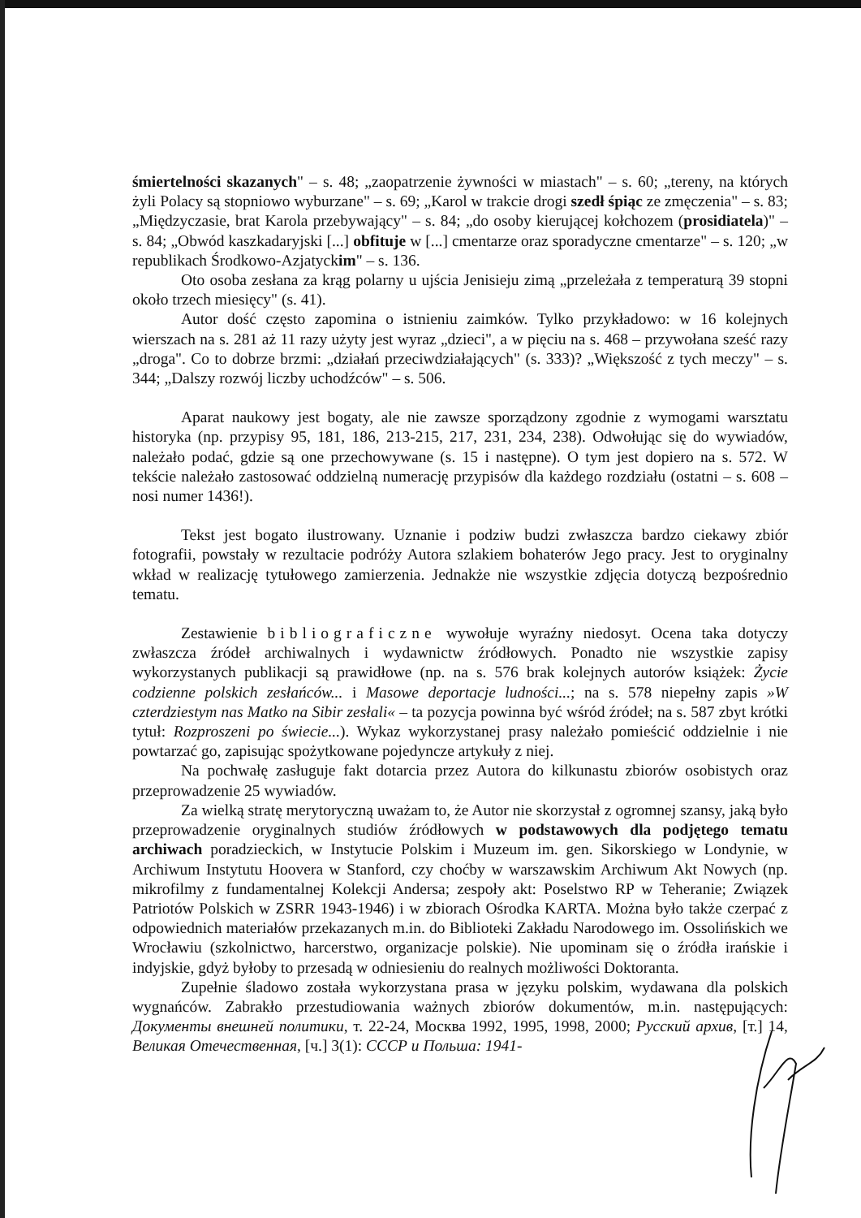śmiertelności skazanych" – s. 48; „zaopatrzenie żywności w miastach" – s. 60; „tereny, na których żyli Polacy są stopniowo wyburzane" – s. 69; „Karol w trakcie drogi szedł śpiąc ze zmęczenia" – s. 83; „Międzyczasie, brat Karola przebywający" – s. 84; „do osoby kierującej kołchozem (prosidiatela)" – s. 84; „Obwód kaszkadaryjski [...] obfituje w [...] cmentarze oraz sporadyczne cmentarze" – s. 120; „w republikach Środkowo-Azjatyckim" – s. 136.
Oto osoba zesłana za krąg polarny u ujścia Jenisieju zimą „przeleżała z temperaturą 39 stopni około trzech miesięcy" (s. 41).
Autor dość często zapomina o istnieniu zaimków. Tylko przykładowo: w 16 kolejnych wierszach na s. 281 aż 11 razy użyty jest wyraz „dzieci", a w pięciu na s. 468 – przywołana sześć razy „droga". Co to dobrze brzmi: „działań przeciwdziałających" (s. 333)? „Większość z tych meczy" – s. 344; „Dalszy rozwój liczby uchodźców" – s. 506.
Aparat naukowy jest bogaty, ale nie zawsze sporządzony zgodnie z wymogami warsztatu historyka (np. przypisy 95, 181, 186, 213-215, 217, 231, 234, 238). Odwołując się do wywiadów, należało podać, gdzie są one przechowywane (s. 15 i następne). O tym jest dopiero na s. 572. W tekście należało zastosować oddzielną numerację przypisów dla każdego rozdziału (ostatni – s. 608 – nosi numer 1436!).
Tekst jest bogato ilustrowany. Uznanie i podziw budzi zwłaszcza bardzo ciekawy zbiór fotografii, powstały w rezultacie podróży Autora szlakiem bohaterów Jego pracy. Jest to oryginalny wkład w realizację tytułowego zamierzenia. Jednakże nie wszystkie zdjęcia dotyczą bezpośrednio tematu.
Zestawienie bibliograficzne wywołuje wyraźny niedosyt. Ocena taka dotyczy zwłaszcza źródeł archiwalnych i wydawnictw źródłowych. Ponadto nie wszystkie zapisy wykorzystanych publikacji są prawidłowe (np. na s. 576 brak kolejnych autorów książek: Życie codzienne polskich zesłańców... i Masowe deportacje ludności...; na s. 578 niepełny zapis »W czterdziestym nas Matko na Sibir zesłali« – ta pozycja powinna być wśród źródeł; na s. 587 zbyt krótki tytuł: Rozproszeni po świecie...). Wykaz wykorzystanej prasy należało pomieścić oddzielnie i nie powtarzać go, zapisując spożytkowane pojedyncze artykuły z niej.
Na pochwałę zasługuje fakt dotarcia przez Autora do kilkunastu zbiorów osobistych oraz przeprowadzenie 25 wywiadów.
Za wielką stratę merytoryczną uważam to, że Autor nie skorzystał z ogromnej szansy, jaką było przeprowadzenie oryginalnych studiów źródłowych w podstawowych dla podjętego tematu archiwach poradzieckich, w Instytucie Polskim i Muzeum im. gen. Sikorskiego w Londynie, w Archiwum Instytutu Hoovera w Stanford, czy choćby w warszawskim Archiwum Akt Nowych (np. mikrofilmy z fundamentalnej Kolekcji Andersa; zespoły akt: Poselstwo RP w Teheranie; Związek Patriotów Polskich w ZSRR 1943-1946) i w zbiorach Ośrodka KARTA. Można było także czerpać z odpowiednich materiałów przekazanych m.in. do Biblioteki Zakładu Narodowego im. Ossolińskich we Wrocławiu (szkolnictwo, harcerstwo, organizacje polskie). Nie upominam się o źródła irańskie i indyjskie, gdyż byłoby to przesadą w odniesieniu do realnych możliwości Doktoranta.
Zupełnie śladowo została wykorzystana prasa w języku polskim, wydawana dla polskich wygnańców. Zabrakło przestudiowania ważnych zbiorów dokumentów, m.in. następujących: Документы внешней политики, т. 22-24, Москва 1992, 1995, 1998, 2000; Русский архив, [т.] 14, Великая Отечественная, [ч.] 3(1): СССР и Польша: 1941-